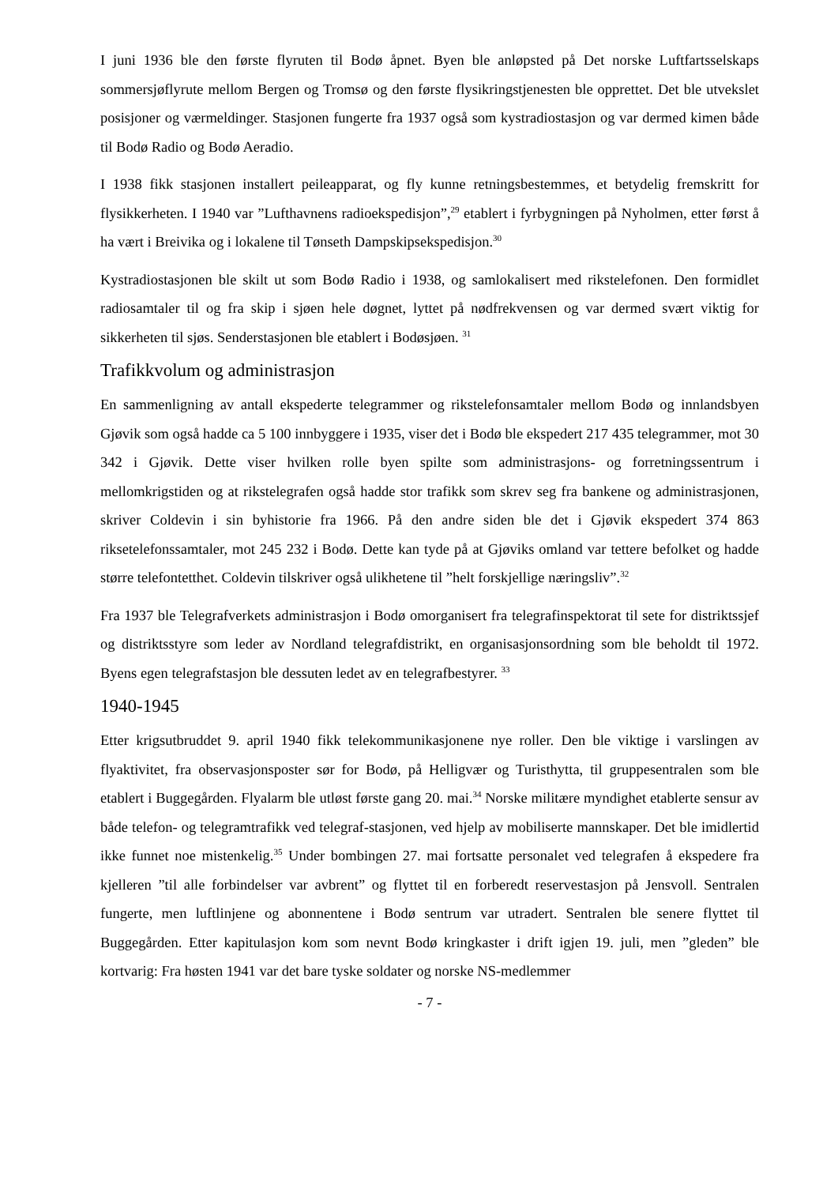I juni 1936 ble den første flyruten til Bodø åpnet. Byen ble anløpsted på Det norske Luftfartsselskaps sommersjøflyrute mellom Bergen og Tromsø og den første flysikringstjenesten ble opprettet. Det ble utvekslet posisjoner og værmeldinger. Stasjonen fungerte fra 1937 også som kystradiostasjon og var dermed kimen både til Bodø Radio og Bodø Aeradio.
I 1938 fikk stasjonen installert peileapparat, og fly kunne retningsbestemmes, et betydelig fremskritt for flysikkerheten. I 1940 var ”Lufthavnens radioekspedisjon”,<sup>29</sup> etablert i fyrbygningen på Nyholmen, etter først å ha vært i Breivika og i lokalene til Tønseth Dampskipsekspedisjon.<sup>30</sup>
Kystradiostasjonen ble skilt ut som Bodø Radio i 1938, og samlokalisert med rikstelefonen. Den formidlet radiosamtaler til og fra skip i sjøen hele døgnet, lyttet på nødfrekvensen og var dermed svært viktig for sikkerheten til sjøs. Senderstasjonen ble etablert i Bodøsjøen. <sup>31</sup>
Trafikkvolum og administrasjon
En sammenligning av antall ekspederte telegrammer og rikstelefonsamtaler mellom Bodø og innlandsbyen Gjøvik som også hadde ca 5 100 innbyggere i 1935, viser det i Bodø ble ekspedert 217 435 telegrammer, mot 30 342 i Gjøvik. Dette viser hvilken rolle byen spilte som administrasjons- og forretningssentrum i mellomkrigstiden og at rikstelegrafen også hadde stor trafikk som skrev seg fra bankene og administrasjonen, skriver Coldevin i sin byhistorie fra 1966. På den andre siden ble det i Gjøvik ekspedert 374 863 riksetelefonssamtaler, mot 245 232 i Bodø. Dette kan tyde på at Gjøviks omland var tettere befolket og hadde større telefontetthet. Coldevin tilskriver også ulikhetene til ”helt forskjellige næringsliv”.<sup>32</sup>
Fra 1937 ble Telegrafverkets administrasjon i Bodø omorganisert fra telegrafinspektorat til sete for distriktssjef og distriktsstyre som leder av Nordland telegrafdistrikt, en organisasjonsordning som ble beholdt til 1972. Byens egen telegrafstasjon ble dessuten ledet av en telegrafbestyrer. <sup>33</sup>
1940-1945
Etter krigsutbruddet 9. april 1940 fikk telekommunikasjonene nye roller. Den ble viktige i varslingen av flyaktivitet, fra observasjonsposter sør for Bodø, på Helligvær og Turisthytta, til gruppesentralen som ble etablert i Buggegården. Flyalarm ble utløst første gang 20. mai.<sup>34</sup> Norske militære myndighet etablerte sensur av både telefon- og telegramtrafikk ved telegraf-stasjonen, ved hjelp av mobiliserte mannskaper. Det ble imidlertid ikke funnet noe mistenkelig.<sup>35</sup> Under bombingen 27. mai fortsatte personalet ved telegrafen å ekspedere fra kjelleren ”til alle forbindelser var avbrent” og flyttet til en forberedt reservestasjon på Jensvoll. Sentralen fungerte, men luftlinjene og abonnentene i Bodø sentrum var utradert. Sentralen ble senere flyttet til Buggegården. Etter kapitulasjon kom som nevnt Bodø kringkaster i drift igjen 19. juli, men ”gleden” ble kortvarig: Fra høsten 1941 var det bare tyske soldater og norske NS-medlemmer
- 7 -